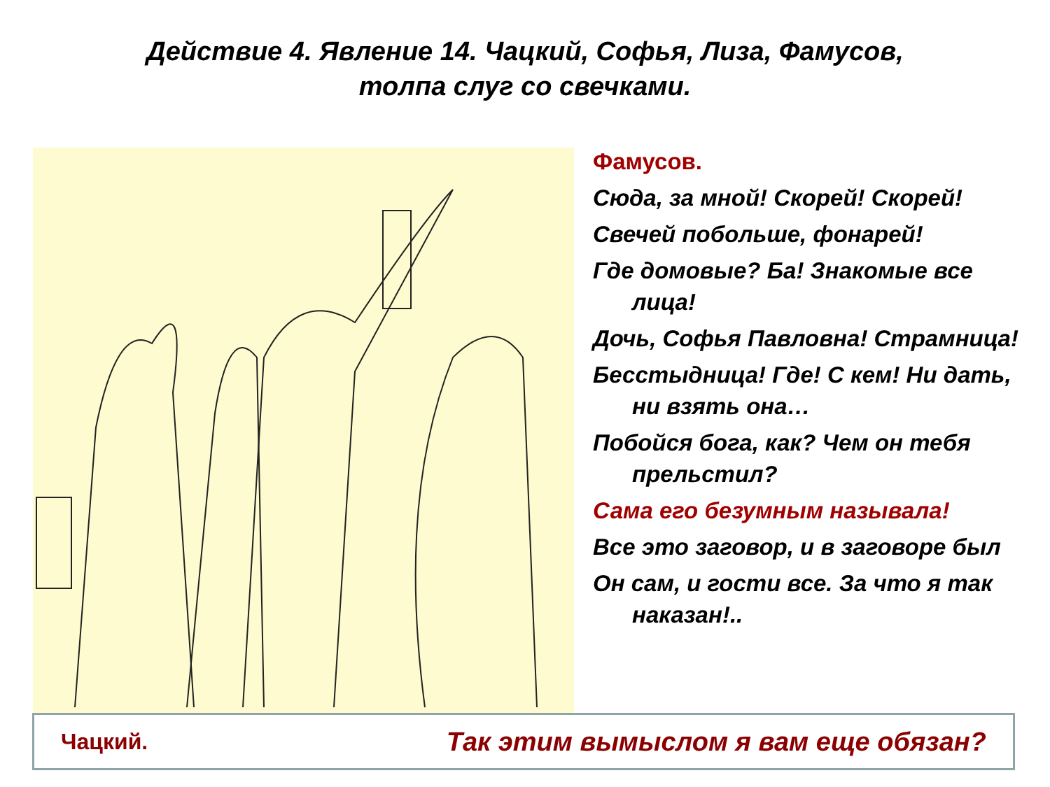Действие 4. Явление 14. Чацкий, Софья, Лиза, Фамусов,
толпа слуг со свечками.
Фамусов.
Сюда, за мной! Скорей! Скорей!
Свечей побольше, фонарей!
Где домовые? Ба! Знакомые все лица!
Дочь, Софья Павловна! Страмница!
Бесстыдница! Где! С кем! Ни дать, ни взять она…
Побойся бога, как? Чем он тебя прельстил?
Сама его безумным называла!
Все это заговор, и в заговоре был
Он сам, и гости все. За что я так наказан!..
Чацкий. Так этим вымыслом я вам еще обязан?